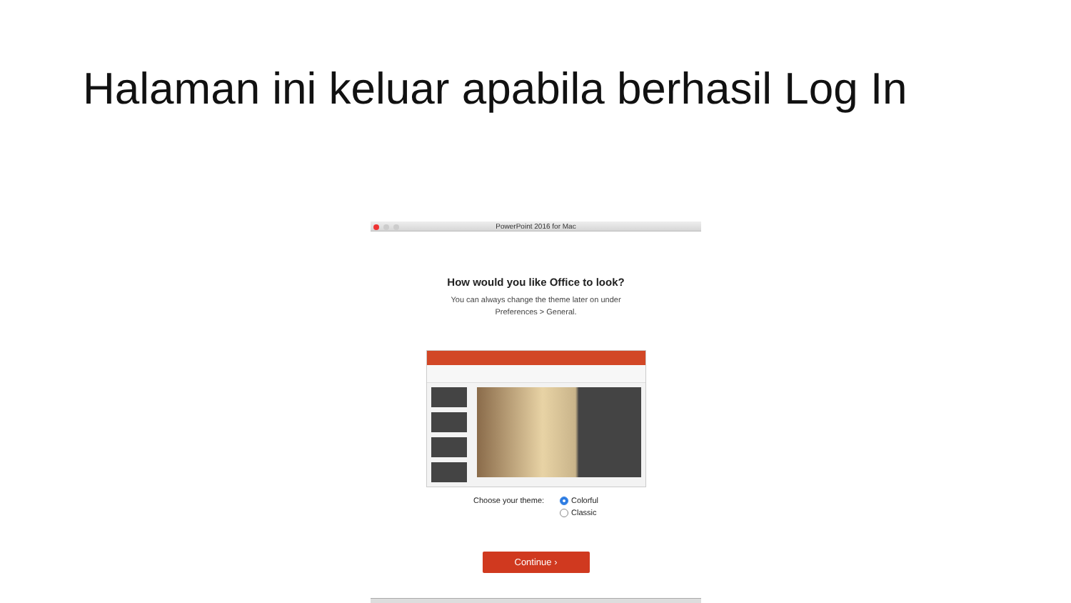Halaman ini keluar apabila berhasil Log In
PowerPoint 2016 for Mac
How would you like Office to look?
You can always change the theme later on under
Preferences > General.
Choose your theme: Colorful
Classic
Continue ›